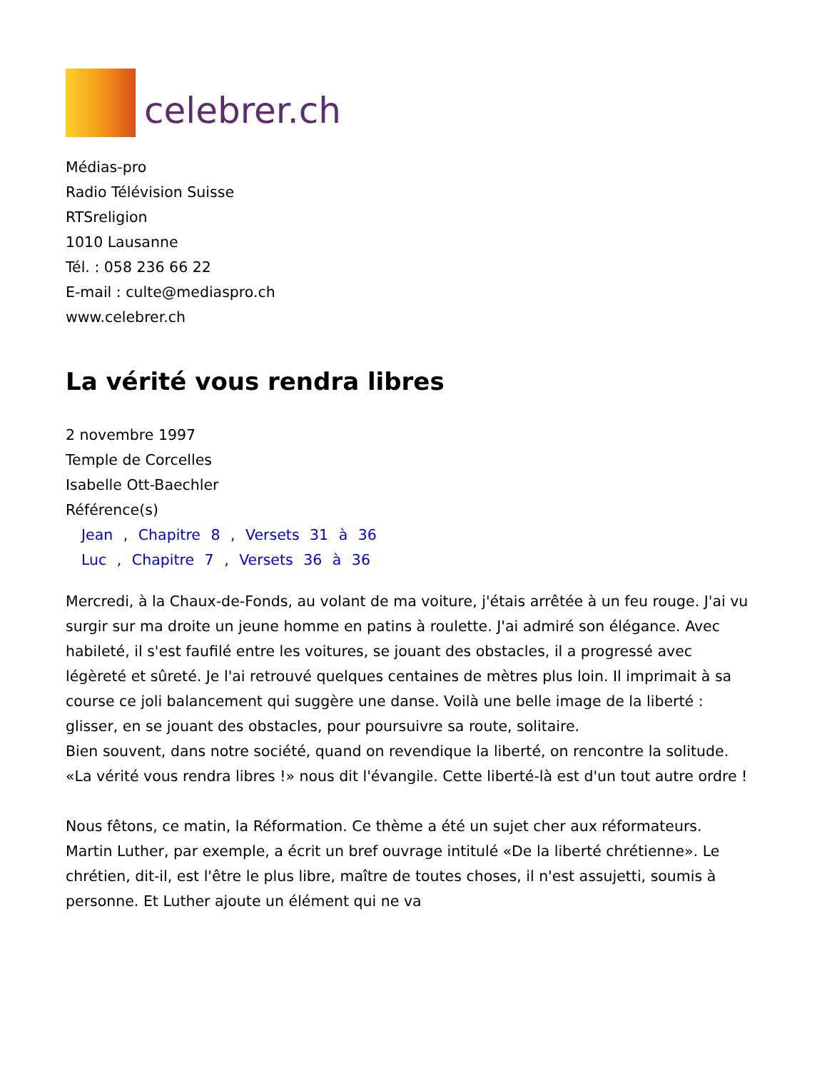celebrer.ch
Médias-pro
Radio Télévision Suisse
RTSreligion
1010 Lausanne
Tél. : 058 236 66 22
E-mail : culte@mediaspro.ch
www.celebrer.ch
La vérité vous rendra libres
2 novembre 1997
Temple de Corcelles
Isabelle Ott-Baechler
Référence(s)
Jean , Chapitre 8 , Versets 31 à 36
Luc , Chapitre 7 , Versets 36 à 36
Mercredi, à la Chaux-de-Fonds, au volant de ma voiture, j'étais arrêtée à un feu rouge. J'ai vu surgir sur ma droite un jeune homme en patins à roulette. J'ai admiré son élégance. Avec habileté, il s'est faufilé entre les voitures, se jouant des obstacles, il a progressé avec légèreté et sûreté. Je l'ai retrouvé quelques centaines de mètres plus loin. Il imprimait à sa course ce joli balancement qui suggère une danse. Voilà une belle image de la liberté : glisser, en se jouant des obstacles, pour poursuivre sa route, solitaire.
Bien souvent, dans notre société, quand on revendique la liberté, on rencontre la solitude.
«La vérité vous rendra libres !» nous dit l'évangile. Cette liberté-là est d'un tout autre ordre !
Nous fêtons, ce matin, la Réformation. Ce thème a été un sujet cher aux réformateurs. Martin Luther, par exemple, a écrit un bref ouvrage intitulé «De la liberté chrétienne». Le chrétien, dit-il, est l'être le plus libre, maître de toutes choses, il n'est assujetti, soumis à personne. Et Luther ajoute un élément qui ne va